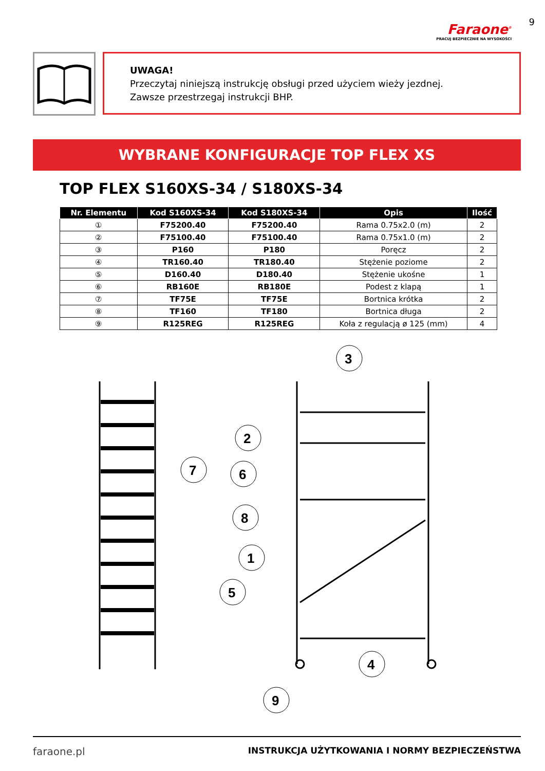Faraone<sup>®</sup>
PRACUJ BEZPIECZNIE NA WYSOKOŚCI
9
UWAGA!
Przeczytaj niniejszą instrukcję obsługi przed użyciem wieży jezdnej.
Zawsze przestrzegaj instrukcji BHP.
WYBRANE KONFIGURACJE TOP FLEX XS
TOP FLEX S160XS-34 / S180XS-34
| Nr. Elementu | Kod S160XS-34 | Kod S180XS-34 | Opis | Ilość |
| --- | --- | --- | --- | --- |
| ① | F75200.40 | F75200.40 | Rama 0.75x2.0 (m) | 2 |
| ② | F75100.40 | F75100.40 | Rama 0.75x1.0 (m) | 2 |
| ③ | P160 | P180 | Poręcz | 2 |
| ④ | TR160.40 | TR180.40 | Stężenie poziome | 2 |
| ⑤ | D160.40 | D180.40 | Stężenie ukośne | 1 |
| ⑥ | RB160E | RB180E | Podest z klapą | 1 |
| ⑦ | TF75E | TF75E | Bortnica krótka | 2 |
| ⑧ | TF160 | TF180 | Bortnica długa | 2 |
| ⑨ | R125REG | R125REG | Koła z regulacją ø 125 (mm) | 4 |
3
2
7
6
8
1
5
4
9
faraone.pl INSTRUKCJA UŻYTKOWANIA I NORMY BEZPIECZEŃSTWA